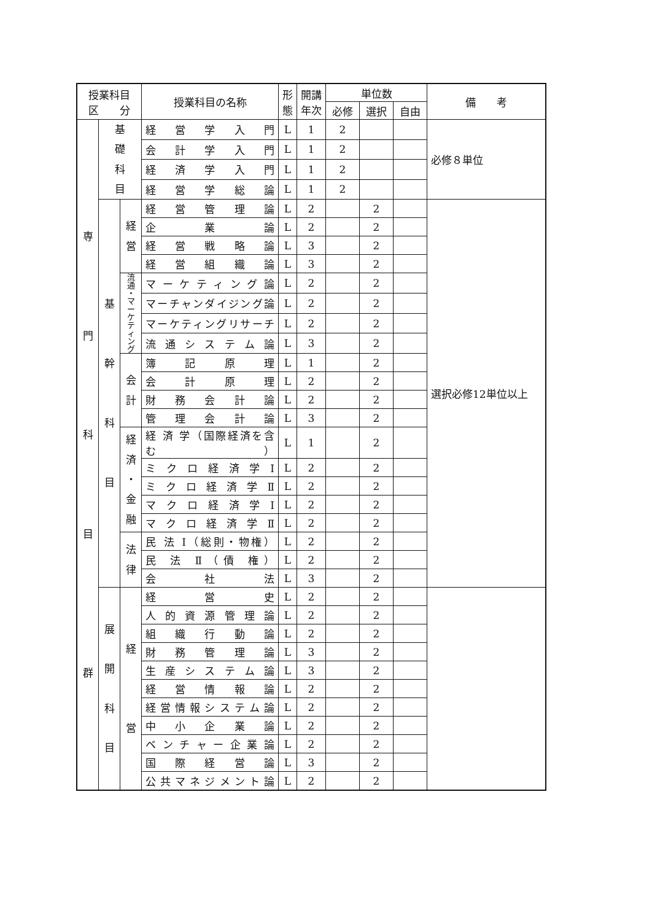| 授業科目 区 分 | | | 授業科目の名称 | 形 態 | 開講 年次 | 単位数 | | | 備 考 |
| --- | --- | --- | --- | --- | --- | --- | --- | --- | --- |
| | | | | | | 必修 | 選択 | 自由 | |
| 専 門 科 目 群 | 基 礎 科 目 | | 経 営 学 入 門 | L | 1 | 2 | | | 必修８単位 |
| | | | 会 計 学 入 門 | L | 1 | 2 | | | |
| | | | 経 済 学 入 門 | L | 1 | 2 | | | |
| | | | 経 営 学 総 論 | L | 1 | 2 | | | |
| | 基 幹 科 目 | 経 営 | 経 営 管 理 論 | L | 2 | | 2 | | 選択必修12単位以上 |
| | | | 企 業 論 | L | 2 | | 2 | | |
| | | | 経 営 戦 略 論 | L | 3 | | 2 | | |
| | | | 経 営 組 織 論 | L | 3 | | 2 | | |
| | | 流 通 ・ マ ー ケ テ ィ ン グ | マ ー ケ テ ィ ン グ 論 | L | 2 | | 2 | | |
| | | | マーチャンダイジング論 | L | 2 | | 2 | | |
| | | | マーケティングリサーチ | L | 2 | | 2 | | |
| | | | 流 通 シ ス テ ム 論 | L | 3 | | 2 | | |
| | | 会 計 | 簿 記 原 理 | L | 1 | | 2 | | |
| | | | 会 計 原 理 | L | 2 | | 2 | | |
| | | | 財 務 会 計 論 | L | 2 | | 2 | | |
| | | | 管 理 会 計 論 | L | 3 | | 2 | | |
| | | 経 済 ・ 金 融 | 経 済 学（国際経済を含む） | L | 1 | | 2 | | |
| | | | ミ ク ロ 経 済 学 Ⅰ | L | 2 | | 2 | | |
| | | | ミ ク ロ 経 済 学 Ⅱ | L | 2 | | 2 | | |
| | | | マ ク ロ 経 済 学 Ⅰ | L | 2 | | 2 | | |
| | | | マ ク ロ 経 済 学 Ⅱ | L | 2 | | 2 | | |
| | | 法 律 | 民 法 Ⅰ（総則・物権） | L | 2 | | 2 | | |
| | | | 民 法 Ⅱ（債 権） | L | 2 | | 2 | | |
| | | | 会 社 法 | L | 3 | | 2 | | |
| | 展 開 科 目 | 経 営 | 経 営 史 | L | 2 | | 2 | | |
| | | | 人 的 資 源 管 理 論 | L | 2 | | 2 | | |
| | | | 組 織 行 動 論 | L | 2 | | 2 | | |
| | | | 財 務 管 理 論 | L | 3 | | 2 | | |
| | | | 生 産 シ ス テ ム 論 | L | 3 | | 2 | | |
| | | | 経 営 情 報 論 | L | 2 | | 2 | | |
| | | | 経 営 情 報 シ ス テ ム 論 | L | 2 | | 2 | | |
| | | | 中 小 企 業 論 | L | 2 | | 2 | | |
| | | | ベ ン チ ャ ー 企 業 論 | L | 2 | | 2 | | |
| | | | 国 際 経 営 論 | L | 3 | | 2 | | |
| | | | 公 共 マ ネ ジ メ ン ト 論 | L | 2 | | 2 | | |